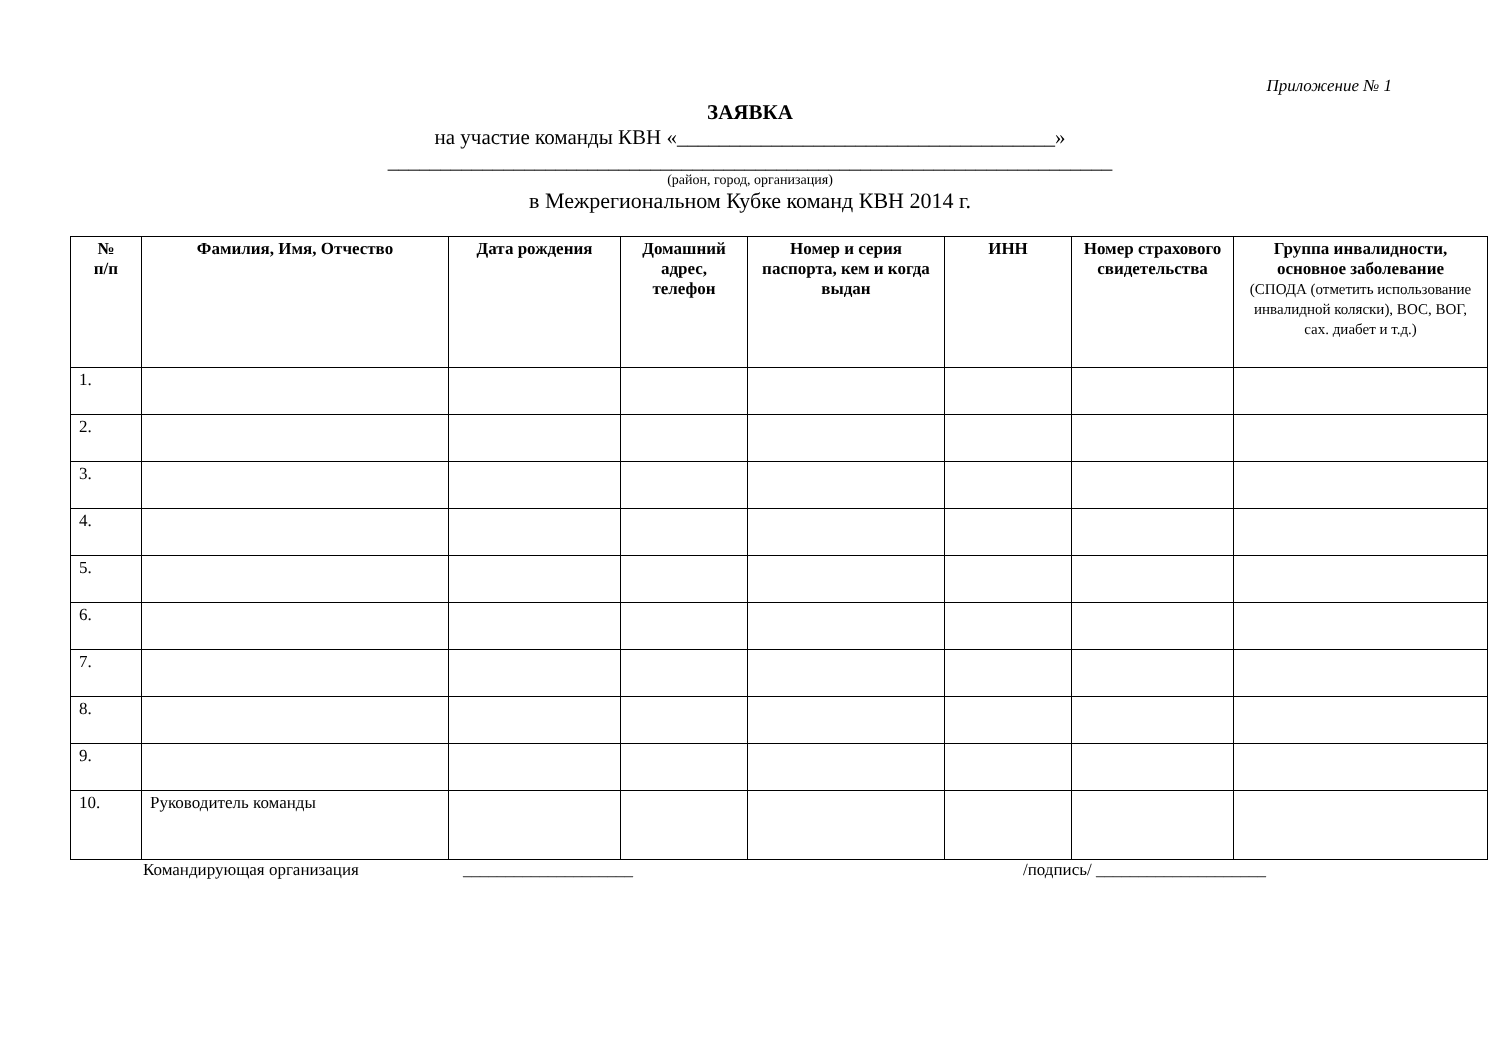Приложение № 1
ЗАЯВКА
на участие команды КВН «____________________________________»
_____________________________________________________________________
(район, город, организация)
в Межрегиональном Кубке команд КВН 2014 г.
| № п/п | Фамилия, Имя, Отчество | Дата рождения | Домашний адрес, телефон | Номер и серия паспорта, кем и когда выдан | ИНН | Номер страхового свидетельства | Группа инвалидности, основное заболевание (СПОДА (отметить использование инвалидной коляски), ВОС, ВОГ, сах. диабет и т.д.) |
| --- | --- | --- | --- | --- | --- | --- | --- |
| 1. | | | | | | | |
| 2. | | | | | | | |
| 3. | | | | | | | |
| 4. | | | | | | | |
| 5. | | | | | | | |
| 6. | | | | | | | |
| 7. | | | | | | | |
| 8. | | | | | | | |
| 9. | | | | | | | |
| 10. | Руководитель команды | | | | | | |
Командирующая организация ____________________ /подпись/ ____________________